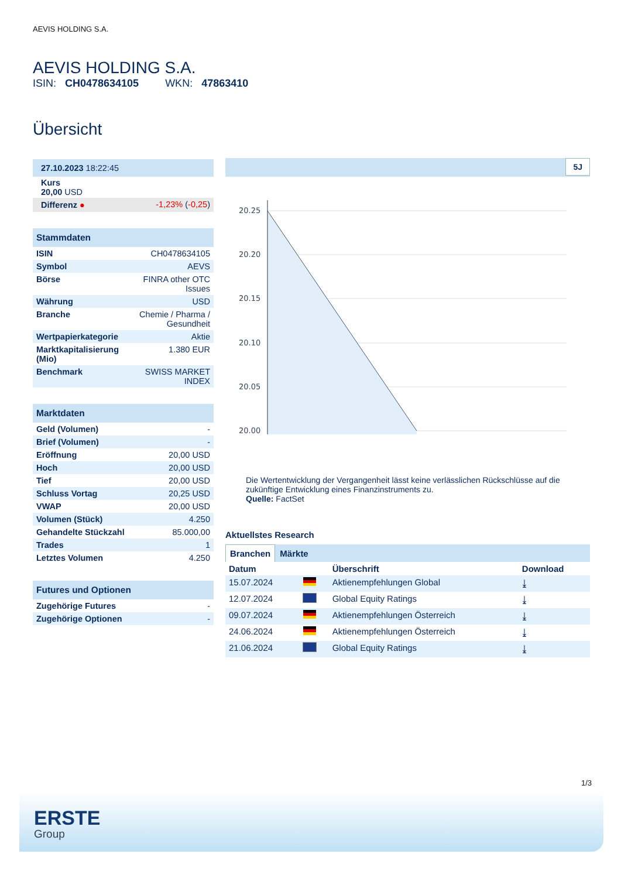AEVIS HOLDING S.A.
AEVIS HOLDING S.A.
ISIN: CH0478634105 WKN: 47863410
Übersicht
| 27.10.2023 18:22:45 | |
| Kurs 20,00 USD | |
| Differenz ● | -1,23% ( -0,25 ) |
| Stammdaten | |
| --- | --- |
| ISIN | CH0478634105 |
| Symbol | AEVS |
| Börse | FINRA other OTC Issues |
| Währung | USD |
| Branche | Chemie / Pharma / Gesundheit |
| Wertpapierkategorie | Aktie |
| Marktkapitalisierung (Mio) | 1.380 EUR |
| Benchmark | SWISS MARKET INDEX |
| Marktdaten | |
| --- | --- |
| Geld (Volumen) | - |
| Brief (Volumen) | - |
| Eröffnung | 20,00 USD |
| Hoch | 20,00 USD |
| Tief | 20,00 USD |
| Schluss Vortag | 20,25 USD |
| VWAP | 20,00 USD |
| Volumen (Stück) | 4.250 |
| Gehandelte Stückzahl | 85.000,00 |
| Trades | 1 |
| Letztes Volumen | 4.250 |
| Futures und Optionen | |
| --- | --- |
| Zugehörige Futures | - |
| Zugehörige Optionen | - |
5J
20.25
20.20
20.15
20.10
20.05
20.00
Die Wertentwicklung der Vergangenheit lässt keine verlässlichen Rückschlüsse auf die zukünftige Entwicklung eines Finanzinstruments zu.
Quelle: FactSet
Aktuellstes Research
Branchen Märkte
| Datum | | Überschrift | Download |
| --- | --- | --- | --- |
| 15.07.2024 | | Aktienempfehlungen Global | ⤓ |
| 12.07.2024 | | Global Equity Ratings | ⤓ |
| 09.07.2024 | | Aktienempfehlungen Österreich | ⤓ |
| 24.06.2024 | | Aktienempfehlungen Österreich | ⤓ |
| 21.06.2024 | | Global Equity Ratings | ⤓ |
1/3
ERSTE
Group